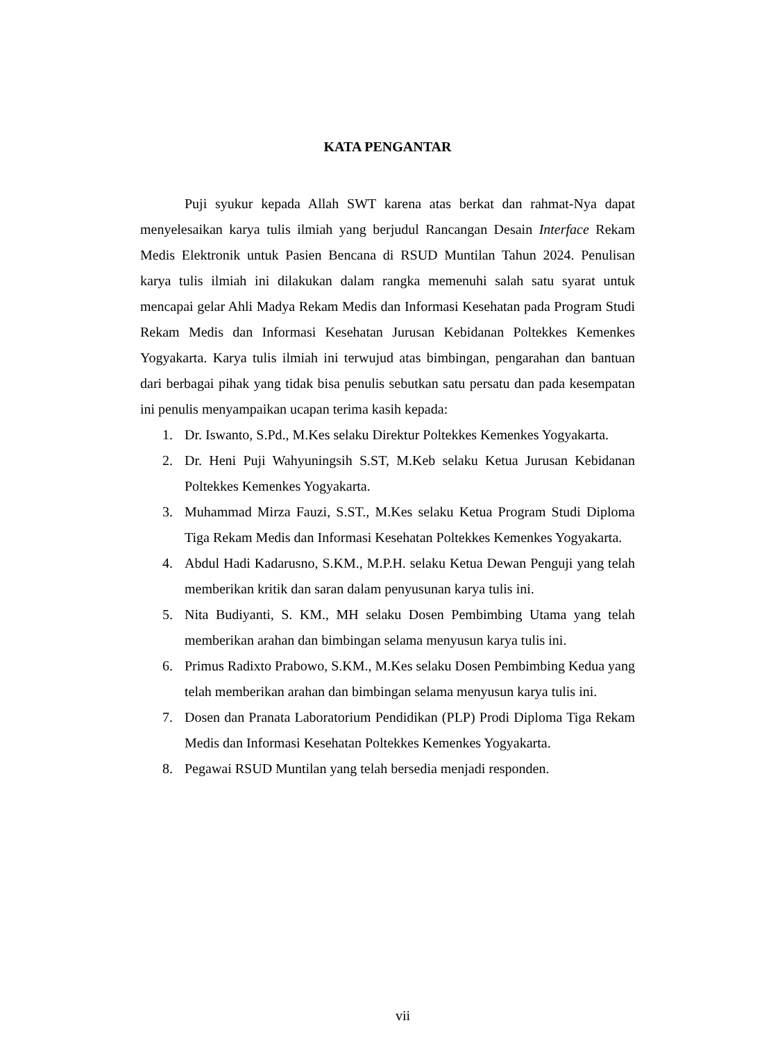KATA PENGANTAR
Puji syukur kepada Allah SWT karena atas berkat dan rahmat-Nya dapat menyelesaikan karya tulis ilmiah yang berjudul Rancangan Desain Interface Rekam Medis Elektronik untuk Pasien Bencana di RSUD Muntilan Tahun 2024. Penulisan karya tulis ilmiah ini dilakukan dalam rangka memenuhi salah satu syarat untuk mencapai gelar Ahli Madya Rekam Medis dan Informasi Kesehatan pada Program Studi Rekam Medis dan Informasi Kesehatan Jurusan Kebidanan Poltekkes Kemenkes Yogyakarta. Karya tulis ilmiah ini terwujud atas bimbingan, pengarahan dan bantuan dari berbagai pihak yang tidak bisa penulis sebutkan satu persatu dan pada kesempatan ini penulis menyampaikan ucapan terima kasih kepada:
1. Dr. Iswanto, S.Pd., M.Kes selaku Direktur Poltekkes Kemenkes Yogyakarta.
2. Dr. Heni Puji Wahyuningsih S.ST, M.Keb selaku Ketua Jurusan Kebidanan Poltekkes Kemenkes Yogyakarta.
3. Muhammad Mirza Fauzi, S.ST., M.Kes selaku Ketua Program Studi Diploma Tiga Rekam Medis dan Informasi Kesehatan Poltekkes Kemenkes Yogyakarta.
4. Abdul Hadi Kadarusno, S.KM., M.P.H. selaku Ketua Dewan Penguji yang telah memberikan kritik dan saran dalam penyusunan karya tulis ini.
5. Nita Budiyanti, S. KM., MH selaku Dosen Pembimbing Utama yang telah memberikan arahan dan bimbingan selama menyusun karya tulis ini.
6. Primus Radixto Prabowo, S.KM., M.Kes selaku Dosen Pembimbing Kedua yang telah memberikan arahan dan bimbingan selama menyusun karya tulis ini.
7. Dosen dan Pranata Laboratorium Pendidikan (PLP) Prodi Diploma Tiga Rekam Medis dan Informasi Kesehatan Poltekkes Kemenkes Yogyakarta.
8. Pegawai RSUD Muntilan yang telah bersedia menjadi responden.
vii